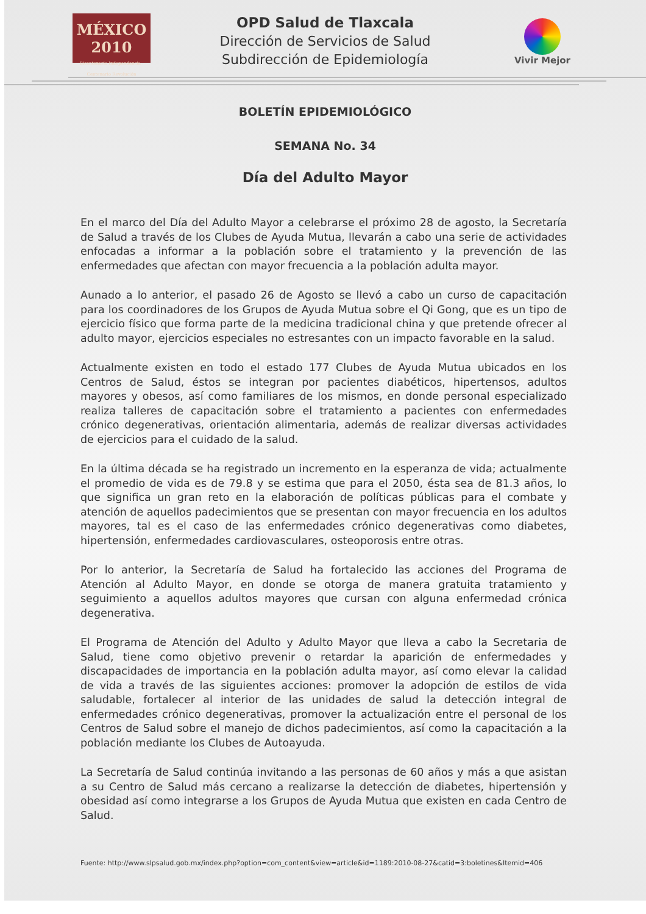MÉXICO
2010
Bicentenario Independencia · Centenario Revolución
OPD Salud de Tlaxcala
Dirección de Servicios de Salud
Subdirección de Epidemiología
Vivir Mejor
BOLETÍN EPIDEMIOLÓGICO
SEMANA No. 34
Día del Adulto Mayor
En el marco del Día del Adulto Mayor a celebrarse el próximo 28 de agosto, la Secretaría de Salud a través de los Clubes de Ayuda Mutua, llevarán a cabo una serie de actividades enfocadas a informar a la población sobre el tratamiento y la prevención de las enfermedades que afectan con mayor frecuencia a la población adulta mayor.
Aunado a lo anterior, el pasado 26 de Agosto se llevó a cabo un curso de capacitación para los coordinadores de los Grupos de Ayuda Mutua sobre el Qi Gong, que es un tipo de ejercicio físico que forma parte de la medicina tradicional china y que pretende ofrecer al adulto mayor, ejercicios especiales no estresantes con un impacto favorable en la salud.
Actualmente existen en todo el estado 177 Clubes de Ayuda Mutua ubicados en los Centros de Salud, éstos se integran por pacientes diabéticos, hipertensos, adultos mayores y obesos, así como familiares de los mismos, en donde personal especializado realiza talleres de capacitación sobre el tratamiento a pacientes con enfermedades crónico degenerativas, orientación alimentaria, además de realizar diversas actividades de ejercicios para el cuidado de la salud.
En la última década se ha registrado un incremento en la esperanza de vida; actualmente el promedio de vida es de 79.8 y se estima que para el 2050, ésta sea de 81.3 años, lo que significa un gran reto en la elaboración de políticas públicas para el combate y atención de aquellos padecimientos que se presentan con mayor frecuencia en los adultos mayores, tal es el caso de las enfermedades crónico degenerativas como diabetes, hipertensión, enfermedades cardiovasculares, osteoporosis entre otras.
Por lo anterior, la Secretaría de Salud ha fortalecido las acciones del Programa de Atención al Adulto Mayor, en donde se otorga de manera gratuita tratamiento y seguimiento a aquellos adultos mayores que cursan con alguna enfermedad crónica degenerativa.
El Programa de Atención del Adulto y Adulto Mayor que lleva a cabo la Secretaria de Salud, tiene como objetivo prevenir o retardar la aparición de enfermedades y discapacidades de importancia en la población adulta mayor, así como elevar la calidad de vida a través de las siguientes acciones: promover la adopción de estilos de vida saludable, fortalecer al interior de las unidades de salud la detección integral de enfermedades crónico degenerativas, promover la actualización entre el personal de los Centros de Salud sobre el manejo de dichos padecimientos, así como la capacitación a la población mediante los Clubes de Autoayuda.
La Secretaría de Salud continúa invitando a las personas de 60 años y más a que asistan a su Centro de Salud más cercano a realizarse la detección de diabetes, hipertensión y obesidad así como integrarse a los Grupos de Ayuda Mutua que existen en cada Centro de Salud.
Fuente: http://www.slpsalud.gob.mx/index.php?option=com_content&view=article&id=1189:2010-08-27&catid=3:boletines&Itemid=406